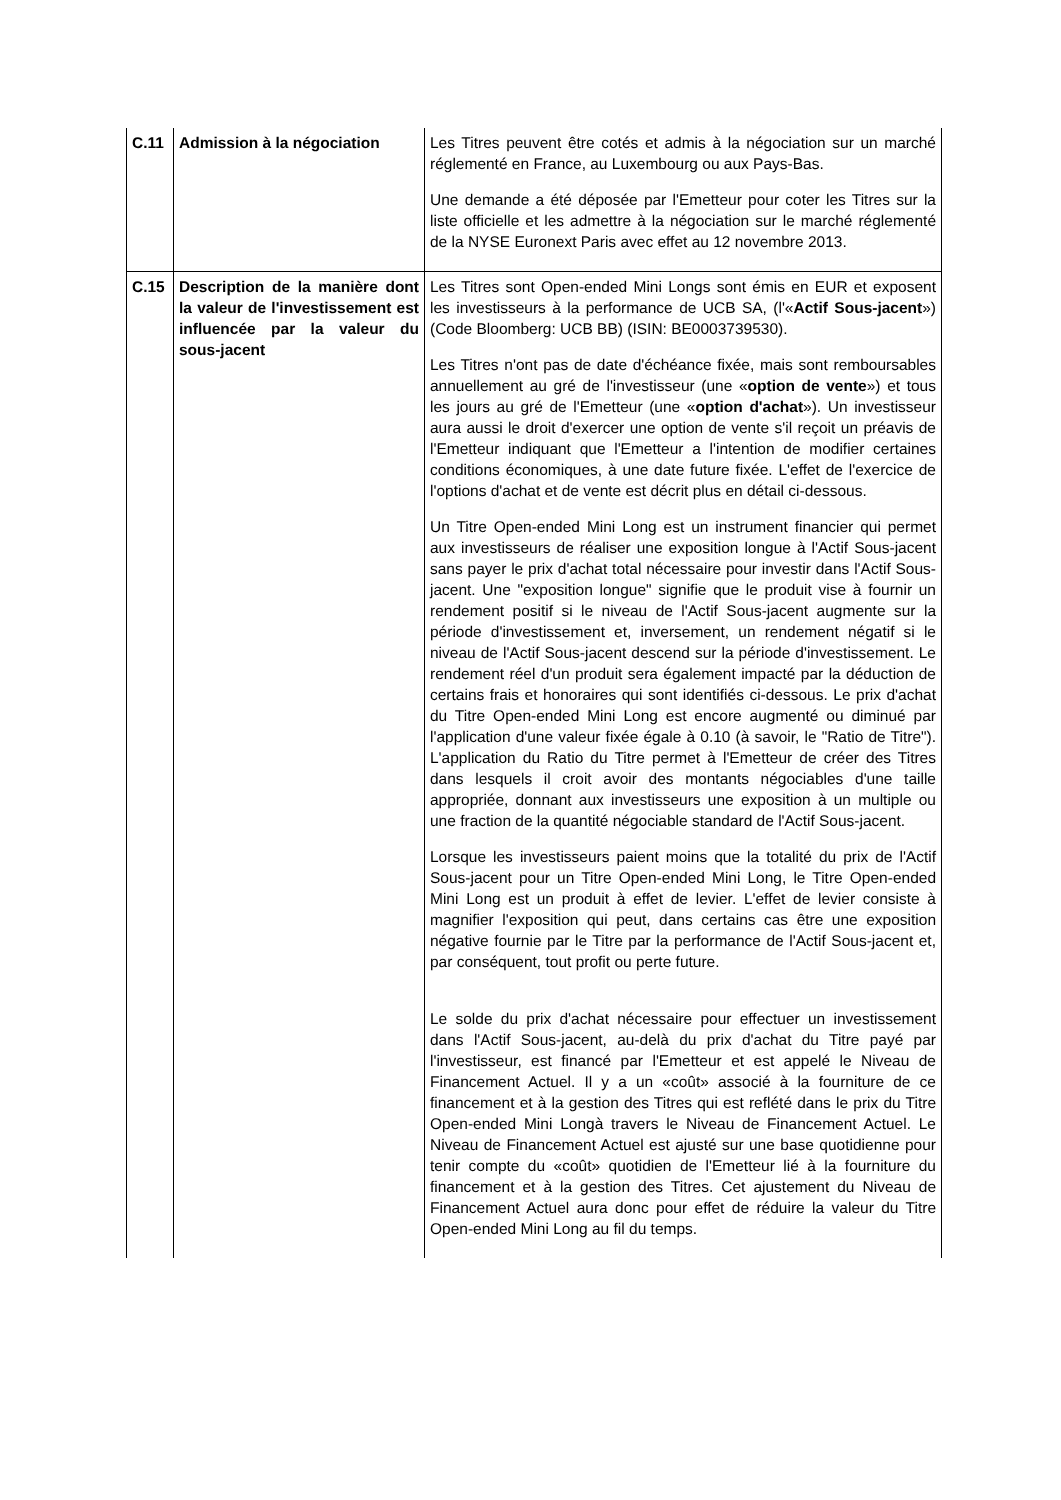| C.11 | Admission à la négociation | Les Titres peuvent être cotés et admis à la négociation sur un marché réglementé en France, au Luxembourg ou aux Pays-Bas. Une demande a été déposée par l'Emetteur pour coter les Titres sur la liste officielle et les admettre à la négociation sur le marché réglementé de la NYSE Euronext Paris avec effet au 12 novembre 2013. |
| C.15 | Description de la manière dont la valeur de l'investissement est influencée par la valeur du sous-jacent | Les Titres sont Open-ended Mini Longs sont émis en EUR et exposent les investisseurs à la performance de UCB SA, (l'« Actif Sous-jacent ») (Code Bloomberg: UCB BB) (ISIN: BE0003739530). Les Titres n'ont pas de date d'échéance fixée, mais sont remboursables annuellement au gré de l'investisseur (une « option de vente ») et tous les jours au gré de l'Emetteur (une « option d'achat »). Un investisseur aura aussi le droit d'exercer une option de vente s'il reçoit un préavis de l'Emetteur indiquant que l'Emetteur a l'intention de modifier certaines conditions économiques, à une date future fixée. L'effet de l'exercice de l'options d'achat et de vente est décrit plus en détail ci-dessous. Un Titre Open-ended Mini Long est un instrument financier qui permet aux investisseurs de réaliser une exposition longue à l'Actif Sous-jacent sans payer le prix d'achat total nécessaire pour investir dans l'Actif Sous-jacent. Une "exposition longue" signifie que le produit vise à fournir un rendement positif si le niveau de l'Actif Sous-jacent augmente sur la période d'investissement et, inversement, un rendement négatif si le niveau de l'Actif Sous-jacent descend sur la période d'investissement. Le rendement réel d'un produit sera également impacté par la déduction de certains frais et honoraires qui sont identifiés ci-dessous. Le prix d'achat du Titre Open-ended Mini Long est encore augmenté ou diminué par l'application d'une valeur fixée égale à 0.10 (à savoir, le "Ratio de Titre"). L'application du Ratio du Titre permet à l'Emetteur de créer des Titres dans lesquels il croit avoir des montants négociables d'une taille appropriée, donnant aux investisseurs une exposition à un multiple ou une fraction de la quantité négociable standard de l'Actif Sous-jacent. Lorsque les investisseurs paient moins que la totalité du prix de l'Actif Sous-jacent pour un Titre Open-ended Mini Long, le Titre Open-ended Mini Long est un produit à effet de levier. L'effet de levier consiste à magnifier l'exposition qui peut, dans certains cas être une exposition négative fournie par le Titre par la performance de l'Actif Sous-jacent et, par conséquent, tout profit ou perte future. Le solde du prix d'achat nécessaire pour effectuer un investissement dans l'Actif Sous-jacent, au-delà du prix d'achat du Titre payé par l'investisseur, est financé par l'Emetteur et est appelé le Niveau de Financement Actuel. Il y a un «coût» associé à la fourniture de ce financement et à la gestion des Titres qui est reflété dans le prix du Titre Open-ended Mini Longà travers le Niveau de Financement Actuel. Le Niveau de Financement Actuel est ajusté sur une base quotidienne pour tenir compte du «coût» quotidien de l'Emetteur lié à la fourniture du financement et à la gestion des Titres. Cet ajustement du Niveau de Financement Actuel aura donc pour effet de réduire la valeur du Titre Open-ended Mini Long au fil du temps. |